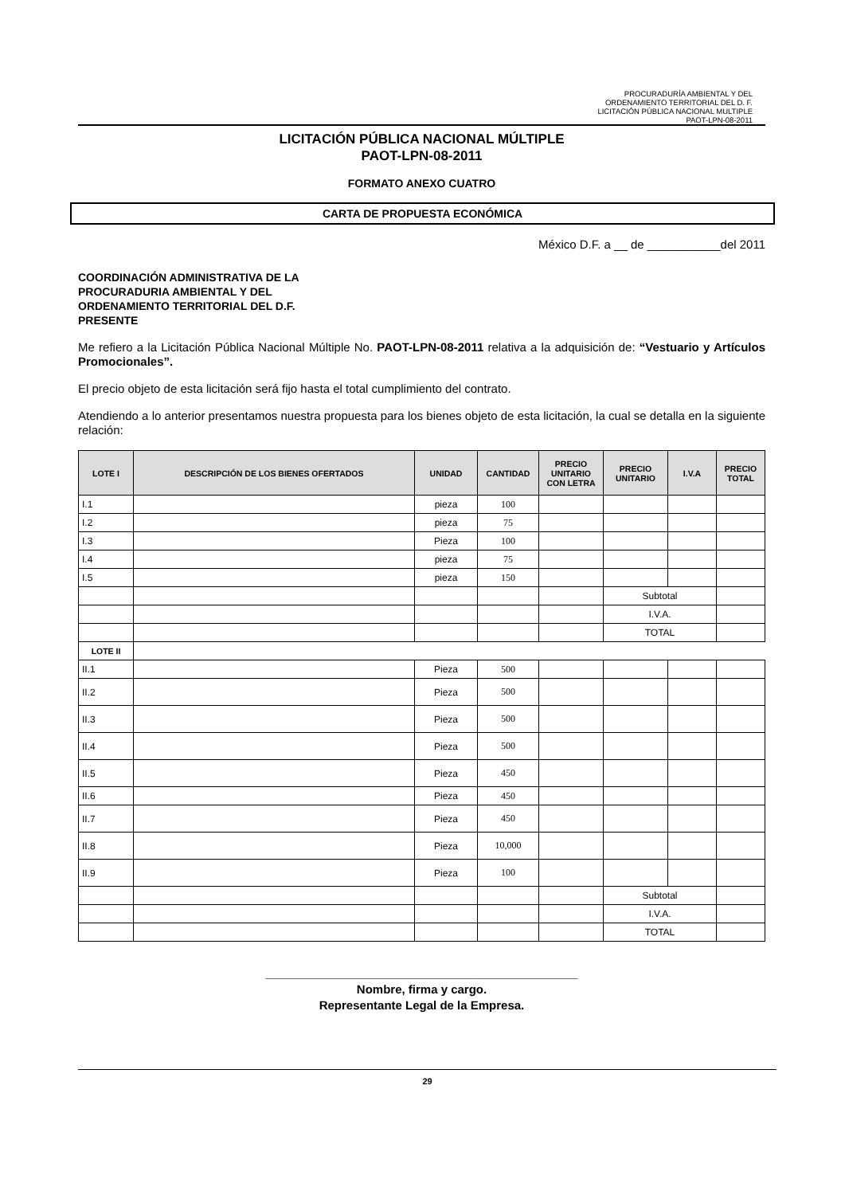PROCURADURÍA AMBIENTAL Y DEL
ORDENAMIENTO TERRITORIAL DEL D. F.
LICITACIÓN PÚBLICA NACIONAL MULTIPLE
PAOT-LPN-08-2011
LICITACIÓN PÚBLICA NACIONAL MÚLTIPLE
PAOT-LPN-08-2011
FORMATO ANEXO CUATRO
CARTA DE PROPUESTA ECONÓMICA
México D.F. a __ de ___________del 2011
COORDINACIÓN ADMINISTRATIVA DE LA
PROCURADURIA AMBIENTAL Y DEL
ORDENAMIENTO TERRITORIAL DEL D.F.
PRESENTE
Me refiero a la Licitación Pública Nacional Múltiple No. PAOT-LPN-08-2011 relativa a la adquisición de: “Vestuario y Artículos Promocionales”.
El precio objeto de esta licitación será fijo hasta el total cumplimiento del contrato.
Atendiendo a lo anterior presentamos nuestra propuesta para los bienes objeto de esta licitación, la cual se detalla en la siguiente relación:
| LOTE I | DESCRIPCIÓN DE LOS BIENES OFERTADOS | UNIDAD | CANTIDAD | PRECIO UNITARIO CON LETRA | PRECIO UNITARIO | I.V.A | PRECIO TOTAL |
| --- | --- | --- | --- | --- | --- | --- | --- |
| I.1 | | pieza | 100 | | | | |
| I.2 | | pieza | 75 | | | | |
| I.3 | | Pieza | 100 | | | | |
| I.4 | | pieza | 75 | | | | |
| I.5 | | pieza | 150 | | | | |
| | | | | | Subtotal | | |
| | | | | | I.V.A. | | |
| | | | | | TOTAL | | |
| LOTE II | | | | | | | |
| II.1 | | Pieza | 500 | | | | |
| II.2 | | Pieza | 500 | | | | |
| II.3 | | Pieza | 500 | | | | |
| II.4 | | Pieza | 500 | | | | |
| II.5 | | Pieza | 450 | | | | |
| II.6 | | Pieza | 450 | | | | |
| II.7 | | Pieza | 450 | | | | |
| II.8 | | Pieza | 10,000 | | | | |
| II.9 | | Pieza | 100 | | | | |
| | | | | | Subtotal | | |
| | | | | | I.V.A. | | |
| | | | | | TOTAL | | |
_______________________________________________
Nombre, firma y cargo.
Representante Legal de la Empresa.
29